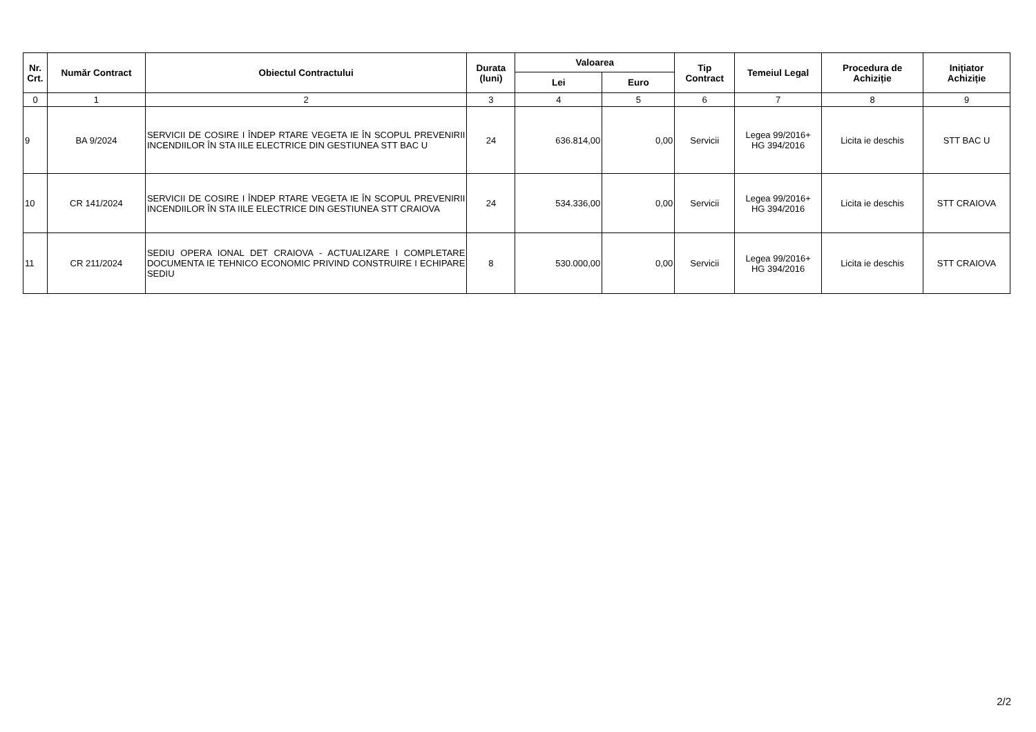| Nr. Crt. | Număr Contract | Obiectul Contractului | Durata (luni) | Valoarea | | Tip Contract | Temeiul Legal | Procedura de Achiziție | Inițiator Achiziție |
| --- | --- | --- | --- | --- | --- | --- | --- | --- | --- |
| | | | | Lei | Euro | | | | |
| 0 | 1 | 2 | 3 | 4 | 5 | 6 | 7 | 8 | 9 |
| 9 | BA 9/2024 | SERVICII DE COSIRE I ÎNDEP RTARE VEGETA IE ÎN SCOPUL PREVENIRII INCENDIILOR ÎN STA IILE ELECTRICE DIN GESTIUNEA STT BAC U | 24 | 636.814,00 | 0,00 | Servicii | Legea 99/2016+ HG 394/2016 | Licita ie deschis | STT BAC U |
| 10 | CR 141/2024 | SERVICII DE COSIRE I ÎNDEP RTARE VEGETA IE ÎN SCOPUL PREVENIRII INCENDIILOR ÎN STA IILE ELECTRICE DIN GESTIUNEA STT CRAIOVA | 24 | 534.336,00 | 0,00 | Servicii | Legea 99/2016+ HG 394/2016 | Licita ie deschis | STT CRAIOVA |
| 11 | CR 211/2024 | SEDIU OPERA IONAL DET CRAIOVA - ACTUALIZARE I COMPLETARE DOCUMENTA IE TEHNICO ECONOMIC PRIVIND CONSTRUIRE I ECHIPARE SEDIU | 8 | 530.000,00 | 0,00 | Servicii | Legea 99/2016+ HG 394/2016 | Licita ie deschis | STT CRAIOVA |
2/2